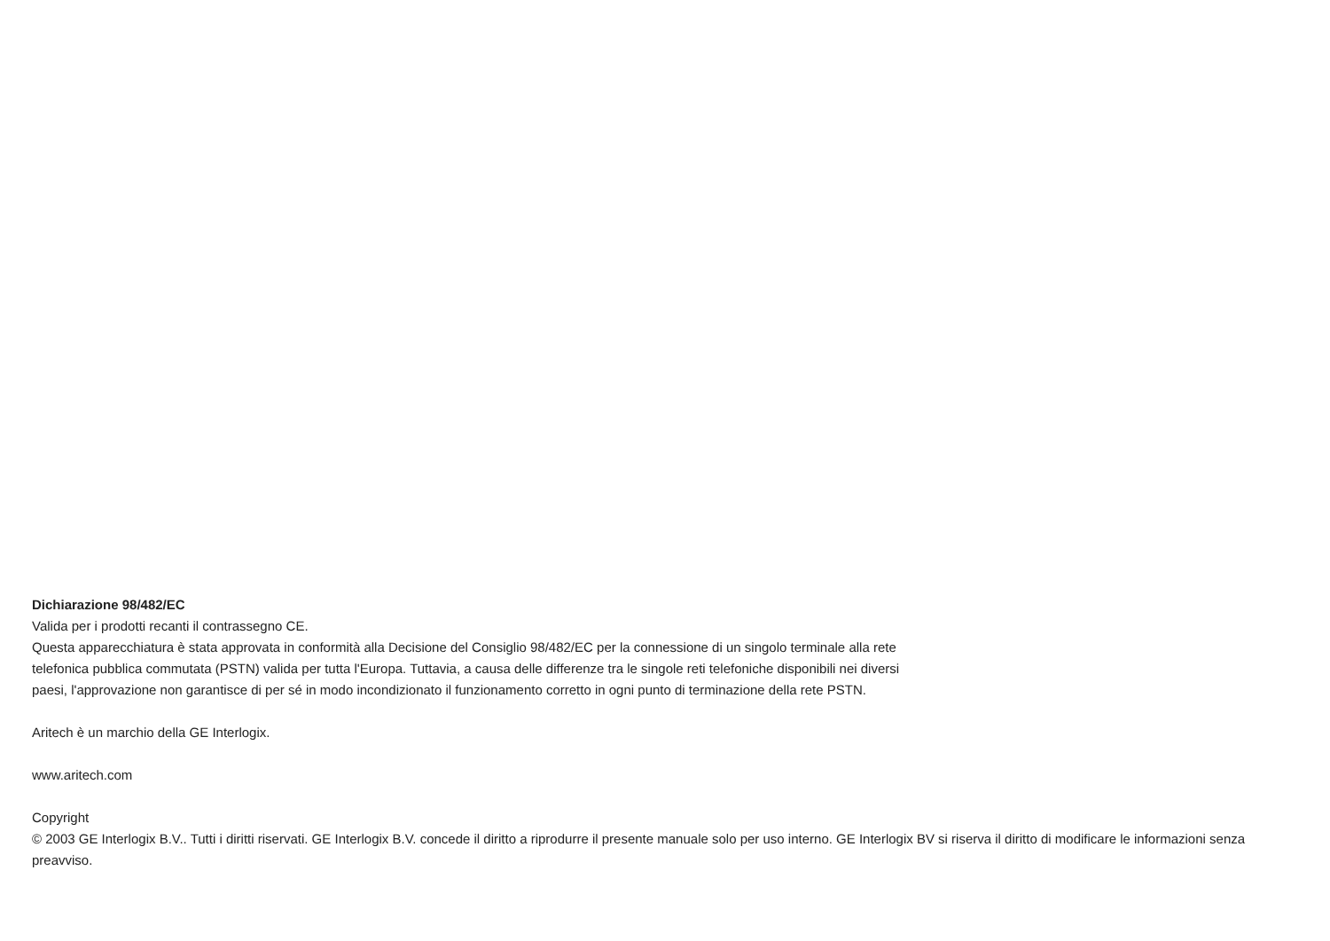Dichiarazione 98/482/EC
Valida per i prodotti recanti il contrassegno CE.
Questa apparecchiatura è stata approvata in conformità alla Decisione del Consiglio 98/482/EC per la connessione di un singolo terminale alla rete telefonica pubblica commutata (PSTN) valida per tutta l'Europa. Tuttavia, a causa delle differenze tra le singole reti telefoniche disponibili nei diversi paesi, l'approvazione non garantisce di per sé in modo incondizionato il funzionamento corretto in ogni punto di terminazione della rete PSTN.
Aritech è un marchio della GE Interlogix.
www.aritech.com
Copyright
© 2003 GE Interlogix B.V.. Tutti i diritti riservati. GE Interlogix B.V. concede il diritto a riprodurre il presente manuale solo per uso interno. GE Interlogix BV si riserva il diritto di modificare le informazioni senza preavviso.